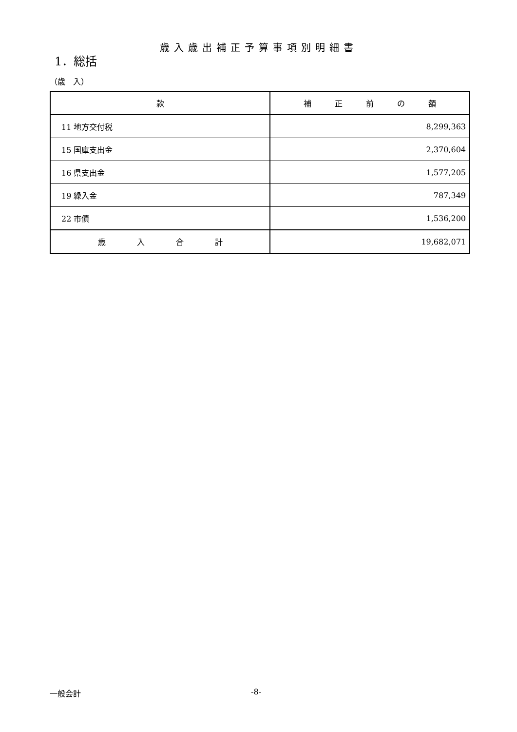歳入歳出補正予算事項別明細書
1．総括
（歳　入）
| 款 | 補 正 前 の 額 |
| --- | --- |
| 11 地方交付税 | 8,299,363 |
| 15 国庫支出金 | 2,370,604 |
| 16 県支出金 | 1,577,205 |
| 19 繰入金 | 787,349 |
| 22 市債 | 1,536,200 |
| 歳 入 合 計 | 19,682,071 |
一般会計 -8-